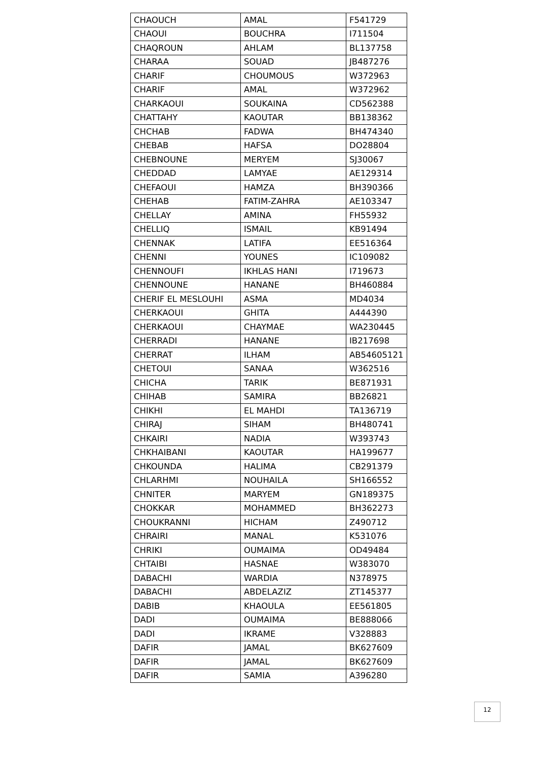| CHAOUCH | AMAL | F541729 |
| CHAOUI | BOUCHRA | I711504 |
| CHAQROUN | AHLAM | BL137758 |
| CHARAA | SOUAD | JB487276 |
| CHARIF | CHOUMOUS | W372963 |
| CHARIF | AMAL | W372962 |
| CHARKAOUI | SOUKAINA | CD562388 |
| CHATTAHY | KAOUTAR | BB138362 |
| CHCHAB | FADWA | BH474340 |
| CHEBAB | HAFSA | DO28804 |
| CHEBNOUNE | MERYEM | SJ30067 |
| CHEDDAD | LAMYAE | AE129314 |
| CHEFAOUI | HAMZA | BH390366 |
| CHEHAB | FATIM-ZAHRA | AE103347 |
| CHELLAY | AMINA | FH55932 |
| CHELLIQ | ISMAIL | KB91494 |
| CHENNAK | LATIFA | EE516364 |
| CHENNI | YOUNES | IC109082 |
| CHENNOUFI | IKHLAS HANI | I719673 |
| CHENNOUNE | HANANE | BH460884 |
| CHERIF EL MESLOUHI | ASMA | MD4034 |
| CHERKAOUI | GHITA | A444390 |
| CHERKAOUI | CHAYMAE | WA230445 |
| CHERRADI | HANANE | IB217698 |
| CHERRAT | ILHAM | AB54605121 |
| CHETOUI | SANAA | W362516 |
| CHICHA | TARIK | BE871931 |
| CHIHAB | SAMIRA | BB26821 |
| CHIKHI | EL MAHDI | TA136719 |
| CHIRAJ | SIHAM | BH480741 |
| CHKAIRI | NADIA | W393743 |
| CHKHAIBANI | KAOUTAR | HA199677 |
| CHKOUNDA | HALIMA | CB291379 |
| CHLARHMI | NOUHAILA | SH166552 |
| CHNITER | MARYEM | GN189375 |
| CHOKKAR | MOHAMMED | BH362273 |
| CHOUKRANNI | HICHAM | Z490712 |
| CHRAIRI | MANAL | K531076 |
| CHRIKI | OUMAIMA | OD49484 |
| CHTAIBI | HASNAE | W383070 |
| DABACHI | WARDIA | N378975 |
| DABACHI | ABDELAZIZ | ZT145377 |
| DABIB | KHAOULA | EE561805 |
| DADI | OUMAIMA | BE888066 |
| DADI | IKRAME | V328883 |
| DAFIR | JAMAL | BK627609 |
| DAFIR | JAMAL | BK627609 |
| DAFIR | SAMIA | A396280 |
12